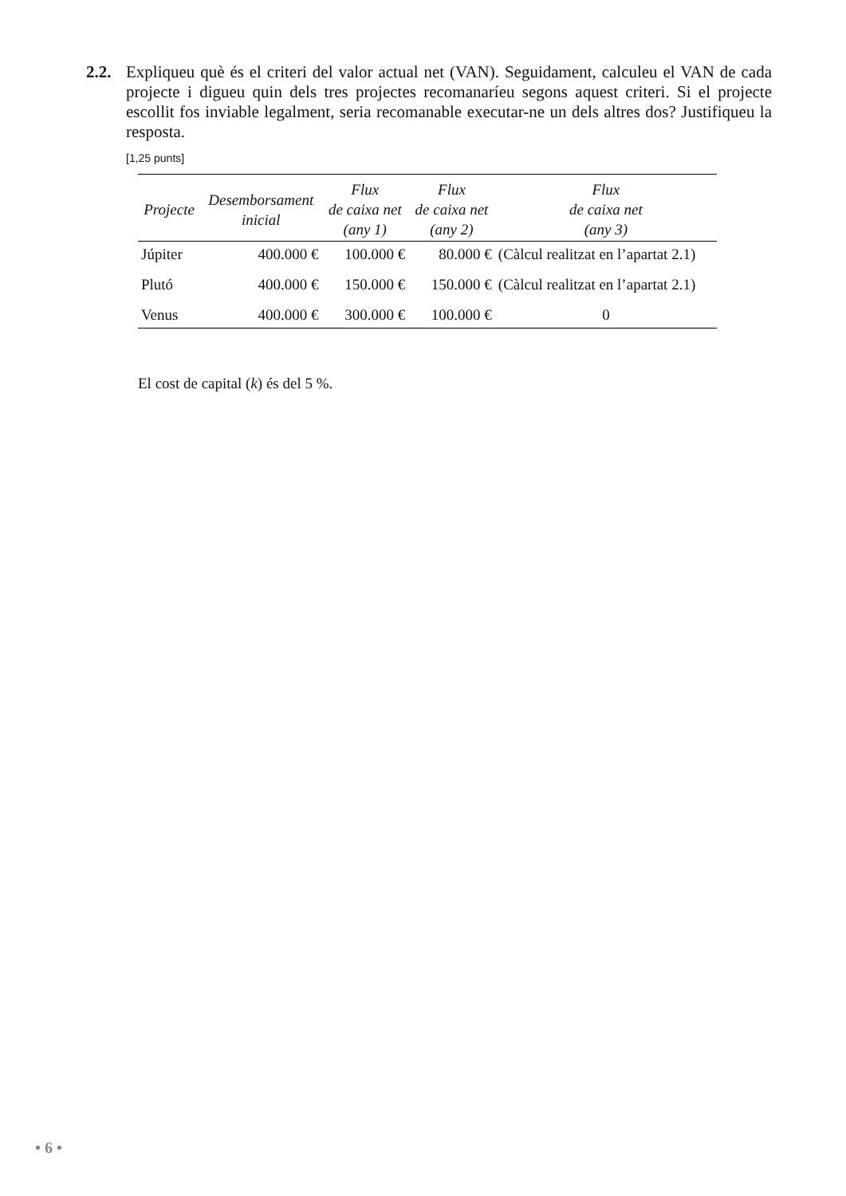2.2.
Expliqueu què és el criteri del valor actual net (VAN). Seguidament, calculeu el VAN de cada projecte i digueu quin dels tres projectes recomanaríeu segons aquest criteri. Si el projecte escollit fos inviable legalment, seria recomanable executar-ne un dels altres dos? Justifiqueu la resposta.
[1,25 punts]
| Projecte | Desemborsament inicial | Flux de caixa net (any 1) | Flux de caixa net (any 2) | Flux de caixa net (any 3) |
| --- | --- | --- | --- | --- |
| Júpiter | 400.000 € | 100.000 € | 80.000 € | (Càlcul realitzat en l’apartat 2.1) |
| Plutó | 400.000 € | 150.000 € | 150.000 € | (Càlcul realitzat en l’apartat 2.1) |
| Venus | 400.000 € | 300.000 € | 100.000 € | 0 |
El cost de capital (k) és del 5 %.
• 6 •